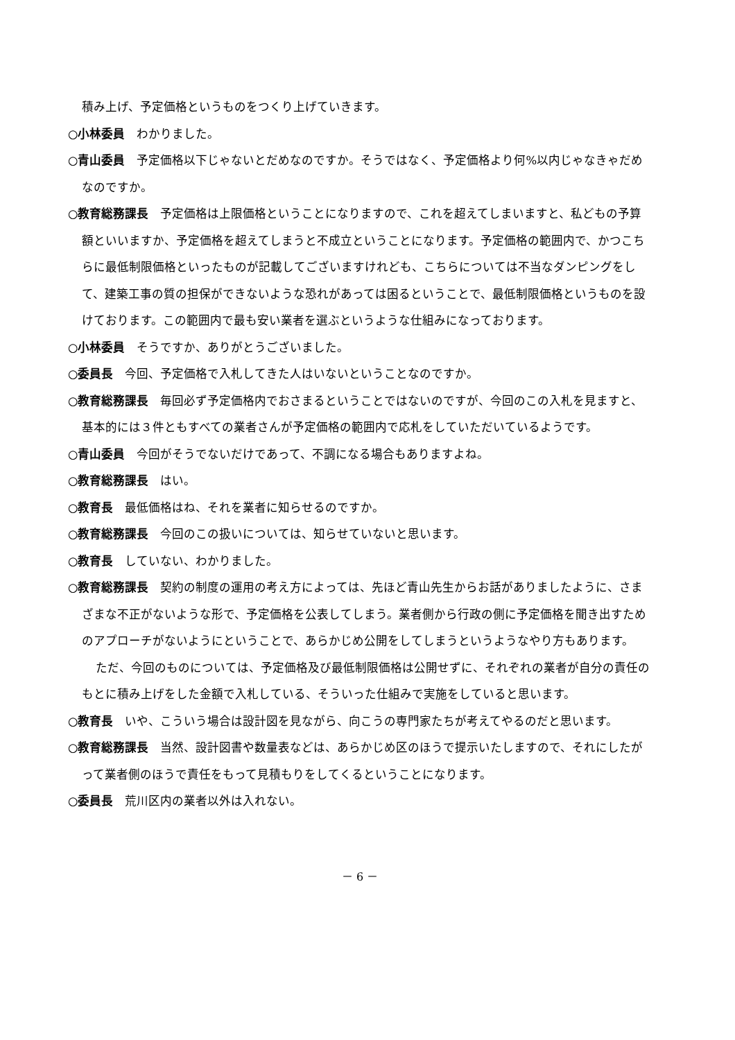積み上げ、予定価格というものをつくり上げていきます。
○小林委員　わかりました。
○青山委員　予定価格以下じゃないとだめなのですか。そうではなく、予定価格より何%以内じゃなきゃだめなのですか。
○教育総務課長　予定価格は上限価格ということになりますので、これを超えてしまいますと、私どもの予算額といいますか、予定価格を超えてしまうと不成立ということになります。予定価格の範囲内で、かつこちらに最低制限価格といったものが記載してございますけれども、こちらについては不当なダンピングをして、建築工事の質の担保ができないような恐れがあっては困るということで、最低制限価格というものを設けております。この範囲内で最も安い業者を選ぶというような仕組みになっております。
○小林委員　そうですか、ありがとうございました。
○委員長　今回、予定価格で入札してきた人はいないということなのですか。
○教育総務課長　毎回必ず予定価格内でおさまるということではないのですが、今回のこの入札を見ますと、基本的には３件ともすべての業者さんが予定価格の範囲内で応札をしていただいているようです。
○青山委員　今回がそうでないだけであって、不調になる場合もありますよね。
○教育総務課長　はい。
○教育長　最低価格はね、それを業者に知らせるのですか。
○教育総務課長　今回のこの扱いについては、知らせていないと思います。
○教育長　していない、わかりました。
○教育総務課長　契約の制度の運用の考え方によっては、先ほど青山先生からお話がありましたように、さまざまな不正がないような形で、予定価格を公表してしまう。業者側から行政の側に予定価格を聞き出すためのアプローチがないようにということで、あらかじめ公開をしてしまうというようなやり方もあります。
ただ、今回のものについては、予定価格及び最低制限価格は公開せずに、それぞれの業者が自分の責任のもとに積み上げをした金額で入札している、そういった仕組みで実施をしていると思います。
○教育長　いや、こういう場合は設計図を見ながら、向こうの専門家たちが考えてやるのだと思います。
○教育総務課長　当然、設計図書や数量表などは、あらかじめ区のほうで提示いたしますので、それにしたがって業者側のほうで責任をもって見積もりをしてくるということになります。
○委員長　荒川区内の業者以外は入れない。
－ 6 －